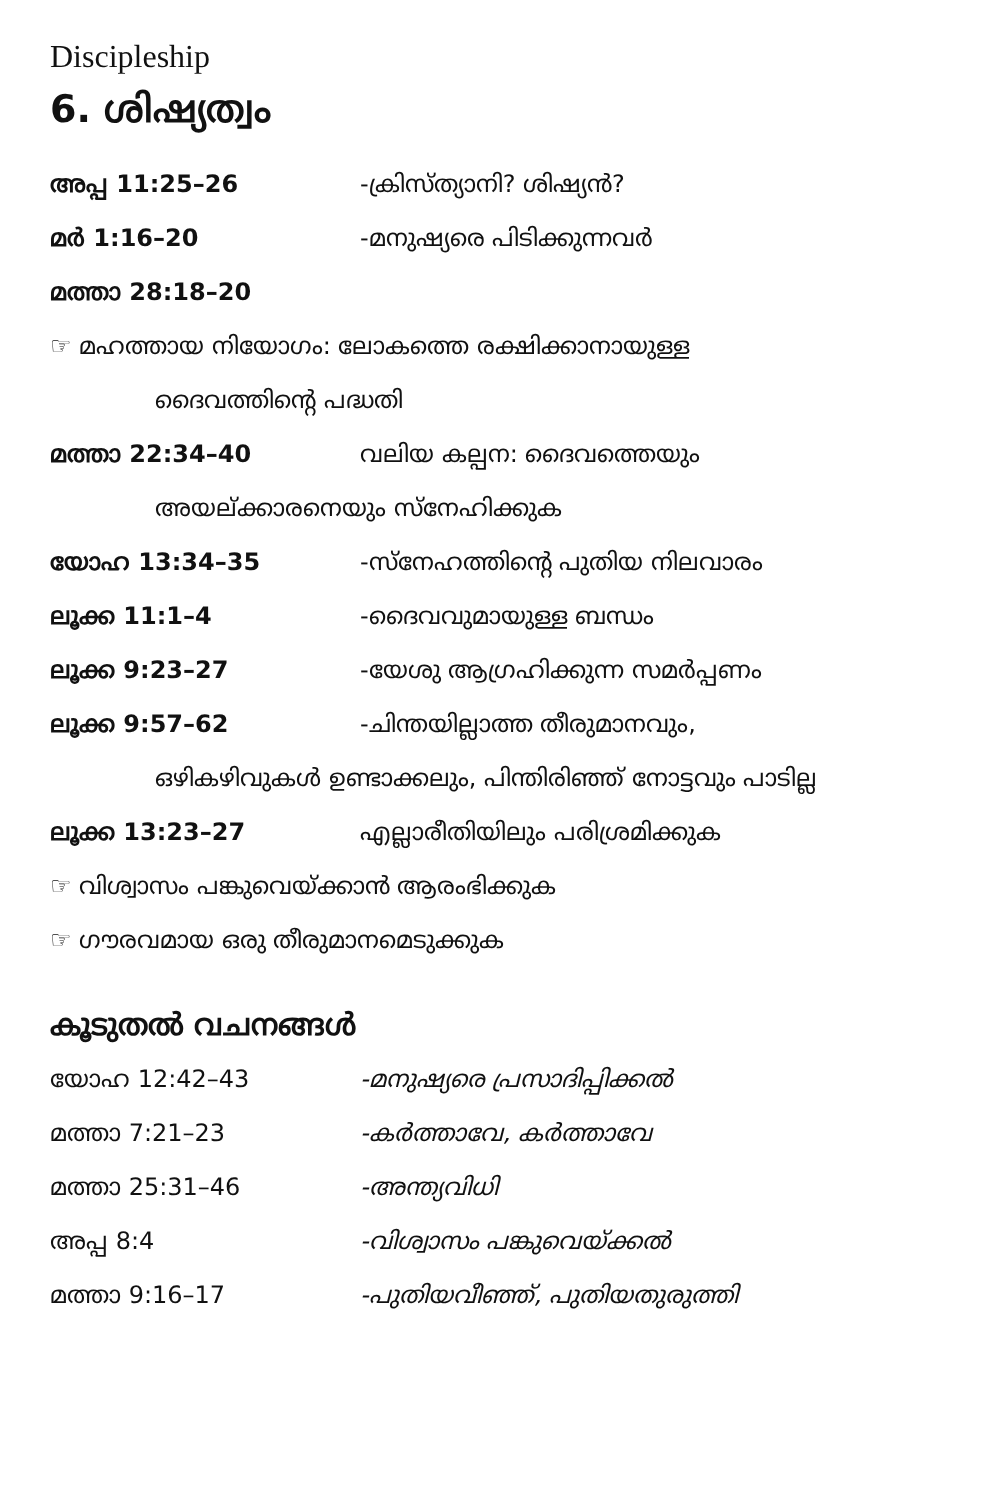Discipleship
6. ശിഷ്യത്വം
അപ്പ 11:25–26 -ക്രിസ്ത്യാനി? ശിഷ്യൻ?
മർ 1:16–20 -മനുഷ്യരെ പിടിക്കുന്നവർ
മത്താ 28:18–20
☞ മഹത്തായ നിയോഗം: ലോകത്തെ രക്ഷിക്കാനായുള്ള
ദൈവത്തിന്റെ പദ്ധതി
മത്താ 22:34–40 വലിയ കല്പന: ദൈവത്തെയും
അയല്ക്കാരനെയും സ്നേഹിക്കുക
യോഹ 13:34–35 -സ്നേഹത്തിന്റെ പുതിയ നിലവാരം
ലൂക്ക 11:1–4 -ദൈവവുമായുള്ള ബന്ധം
ലൂക്ക 9:23–27 -യേശു ആഗ്രഹിക്കുന്ന സമർപ്പണം
ലൂക്ക 9:57–62 -ചിന്തയില്ലാത്ത തീരുമാനവും,
ഒഴികഴിവുകൾ ഉണ്ടാക്കലും, പിന്തിരിഞ്ഞ് നോട്ടവും പാടില്ല
ലൂക്ക 13:23–27 എല്ലാരീതിയിലും പരിശ്രമിക്കുക
☞ വിശ്വാസം പങ്കുവെയ്ക്കാൻ ആരംഭിക്കുക
☞ ഗൗരവമായ ഒരു തീരുമാനമെടുക്കുക
കൂടുതൽ വചനങ്ങൾ
യോഹ 12:42–43 -മനുഷ്യരെ പ്രസാദിപ്പിക്കൽ
മത്താ 7:21–23 -കർത്താവേ, കർത്താവേ
മത്താ 25:31–46 -അന്ത്യവിധി
അപ്പ 8:4 -വിശ്വാസം പങ്കുവെയ്ക്കൽ
മത്താ 9:16–17 -പുതിയവീഞ്ഞ്, പുതിയതുരുത്തി